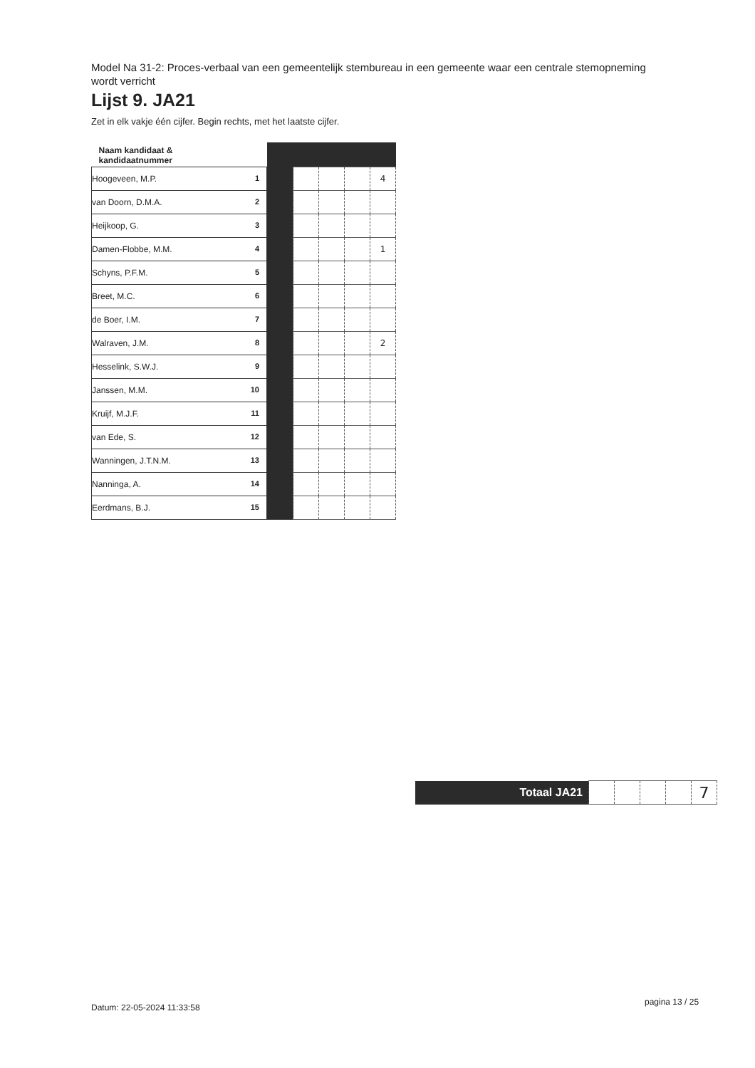Model Na 31-2: Proces-verbaal van een gemeentelijk stembureau in een gemeente waar een centrale stemopneming wordt verricht
Lijst 9. JA21
Zet in elk vakje één cijfer. Begin rechts, met het laatste cijfer.
| Naam kandidaat & kandidaatnummer | | | | | |
| Hoogeveen, M.P. 1 | | | | | 4 |
| van Doorn, D.M.A. 2 | | | | | |
| Heijkoop, G. 3 | | | | | |
| Damen-Flobbe, M.M. 4 | | | | | 1 |
| Schyns, P.F.M. 5 | | | | | |
| Breet, M.C. 6 | | | | | |
| de Boer, I.M. 7 | | | | | |
| Walraven, J.M. 8 | | | | | 2 |
| Hesselink, S.W.J. 9 | | | | | |
| Janssen, M.M. 10 | | | | | |
| Kruijf, M.J.F. 11 | | | | | |
| van Ede, S. 12 | | | | | |
| Wanningen, J.T.N.M. 13 | | | | | |
| Nanninga, A. 14 | | | | | |
| Eerdmans, B.J. 15 | | | | | |
| Totaal JA21 | | | | | 7 |
Datum: 22-05-2024 11:33:58
pagina 13 / 25